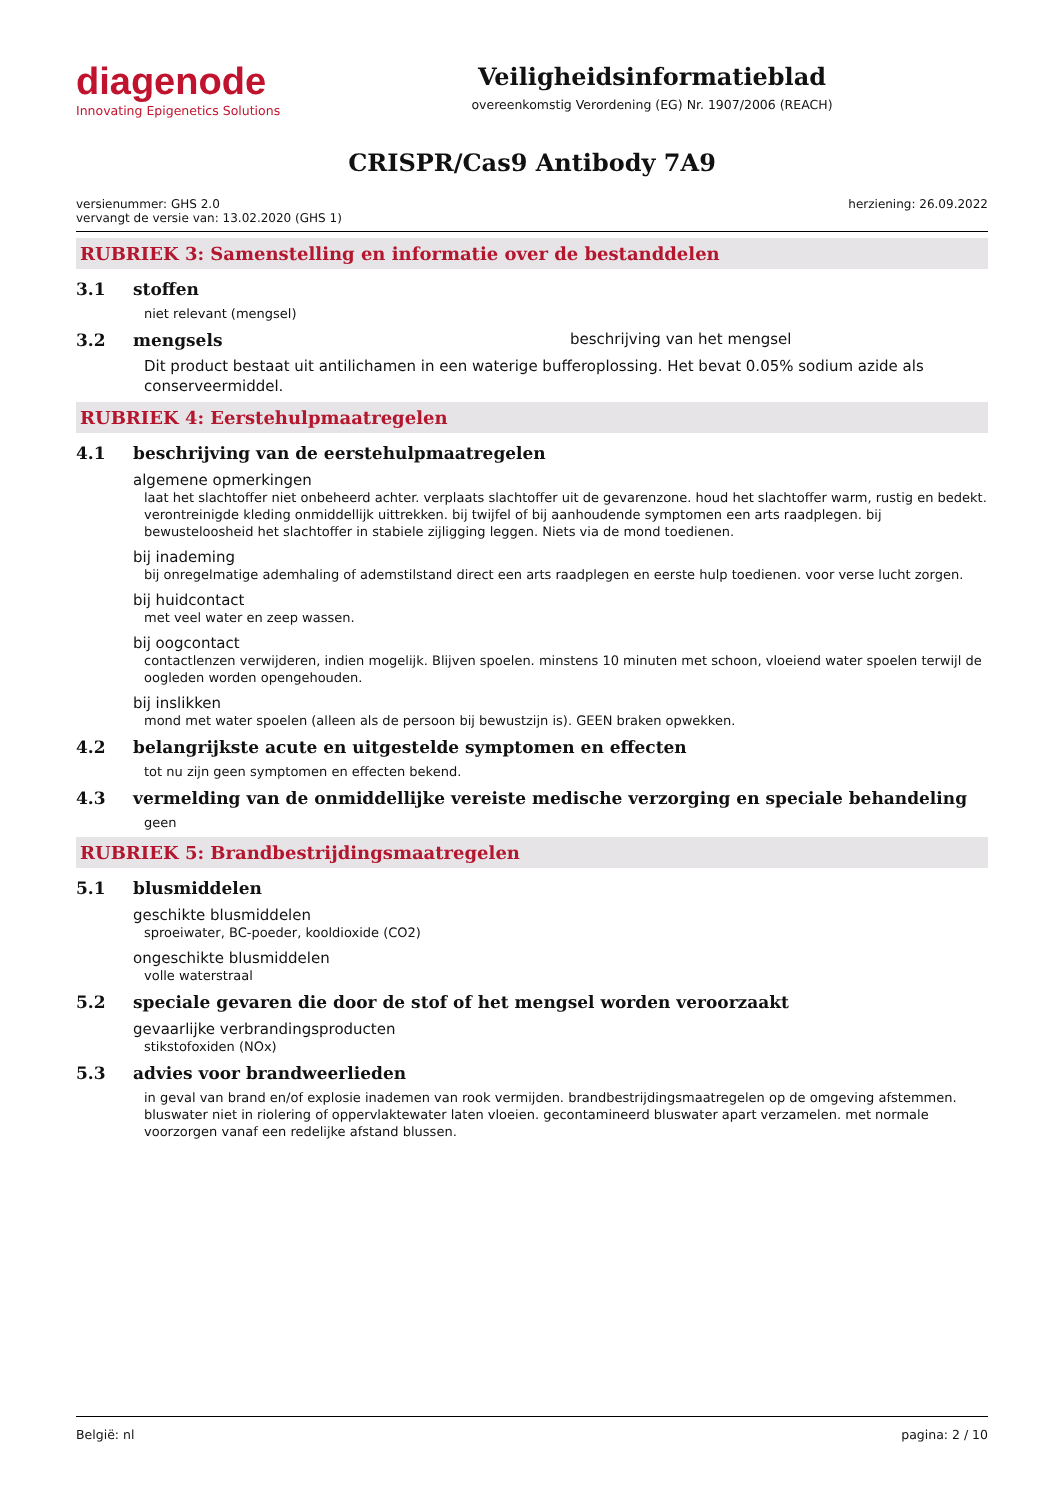diagenode
Innovating Epigenetics Solutions
Veiligheidsinformatieblad
overeenkomstig Verordening (EG) Nr. 1907/2006 (REACH)
CRISPR/Cas9 Antibody 7A9
versienummer: GHS 2.0
vervangt de versie van: 13.02.2020 (GHS 1)
herziening: 26.09.2022
RUBRIEK 3: Samenstelling en informatie over de bestanddelen
3.1 stoffen
niet relevant (mengsel)
3.2 mengsels beschrijving van het mengsel
Dit product bestaat uit antilichamen in een waterige bufferoplossing. Het bevat 0.05% sodium azide als conserveermiddel.
RUBRIEK 4: Eerstehulpmaatregelen
4.1 beschrijving van de eerstehulpmaatregelen
algemene opmerkingen
laat het slachtoffer niet onbeheerd achter. verplaats slachtoffer uit de gevarenzone. houd het slachtoffer warm, rustig en bedekt. verontreinigde kleding onmiddellijk uittrekken. bij twijfel of bij aanhoudende symptomen een arts raadplegen. bij bewusteloosheid het slachtoffer in stabiele zijligging leggen. Niets via de mond toedienen.
bij inademing
bij onregelmatige ademhaling of ademstilstand direct een arts raadplegen en eerste hulp toedienen. voor verse lucht zorgen.
bij huidcontact
met veel water en zeep wassen.
bij oogcontact
contactlenzen verwijderen, indien mogelijk. Blijven spoelen. minstens 10 minuten met schoon, vloeiend water spoelen terwijl de oogleden worden opengehouden.
bij inslikken
mond met water spoelen (alleen als de persoon bij bewustzijn is). GEEN braken opwekken.
4.2 belangrijkste acute en uitgestelde symptomen en effecten
tot nu zijn geen symptomen en effecten bekend.
4.3 vermelding van de onmiddellijke vereiste medische verzorging en speciale behandeling
geen
RUBRIEK 5: Brandbestrijdingsmaatregelen
5.1 blusmiddelen
geschikte blusmiddelen
sproeiwater, BC-poeder, kooldioxide (CO2)
ongeschikte blusmiddelen
volle waterstraal
5.2 speciale gevaren die door de stof of het mengsel worden veroorzaakt
gevaarlijke verbrandingsproducten
stikstofoxiden (NOx)
5.3 advies voor brandweerlieden
in geval van brand en/of explosie inademen van rook vermijden. brandbestrijdingsmaatregelen op de omgeving afstemmen. bluswater niet in riolering of oppervlaktewater laten vloeien. gecontamineerd bluswater apart verzamelen. met normale voorzorgen vanaf een redelijke afstand blussen.
België: nl pagina: 2 / 10